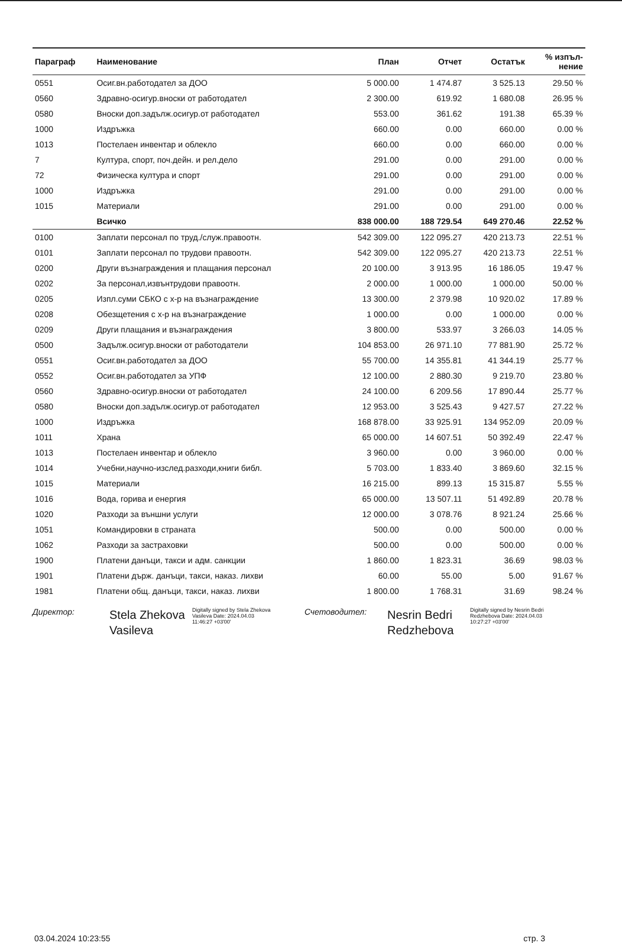| Параграф | Наименование | План | Отчет | Остатък | % изпъл- нение |
| --- | --- | --- | --- | --- | --- |
| 0551 | Осиг.вн.работодател за ДОО | 5 000.00 | 1 474.87 | 3 525.13 | 29.50 % |
| 0560 | Здравно-осигур.вноски от работодател | 2 300.00 | 619.92 | 1 680.08 | 26.95 % |
| 0580 | Вноски доп.задълж.осигур.от работодател | 553.00 | 361.62 | 191.38 | 65.39 % |
| 1000 | Издръжка | 660.00 | 0.00 | 660.00 | 0.00 % |
| 1013 | Постелаен инвентар и облекло | 660.00 | 0.00 | 660.00 | 0.00 % |
| 7 | Култура, спорт, поч.дейн. и рел.дело | 291.00 | 0.00 | 291.00 | 0.00 % |
| 72 | Физическа култура и спорт | 291.00 | 0.00 | 291.00 | 0.00 % |
| 1000 | Издръжка | 291.00 | 0.00 | 291.00 | 0.00 % |
| 1015 | Материали | 291.00 | 0.00 | 291.00 | 0.00 % |
| | Всичко | 838 000.00 | 188 729.54 | 649 270.46 | 22.52 % |
| 0100 | Заплати персонал по труд./служ.правоотн. | 542 309.00 | 122 095.27 | 420 213.73 | 22.51 % |
| 0101 | Заплати персонал по трудови правоотн. | 542 309.00 | 122 095.27 | 420 213.73 | 22.51 % |
| 0200 | Други възнаграждения и плащания персонал | 20 100.00 | 3 913.95 | 16 186.05 | 19.47 % |
| 0202 | За персонал,извънтрудови правоотн. | 2 000.00 | 1 000.00 | 1 000.00 | 50.00 % |
| 0205 | Изпл.суми СБКО с х-р на възнаграждение | 13 300.00 | 2 379.98 | 10 920.02 | 17.89 % |
| 0208 | Обезщетения с х-р на възнаграждение | 1 000.00 | 0.00 | 1 000.00 | 0.00 % |
| 0209 | Други плащания и възнаграждения | 3 800.00 | 533.97 | 3 266.03 | 14.05 % |
| 0500 | Задълж.осигур.вноски от работодатели | 104 853.00 | 26 971.10 | 77 881.90 | 25.72 % |
| 0551 | Осиг.вн.работодател за ДОО | 55 700.00 | 14 355.81 | 41 344.19 | 25.77 % |
| 0552 | Осиг.вн.работодател за УПФ | 12 100.00 | 2 880.30 | 9 219.70 | 23.80 % |
| 0560 | Здравно-осигур.вноски от работодател | 24 100.00 | 6 209.56 | 17 890.44 | 25.77 % |
| 0580 | Вноски доп.задълж.осигур.от работодател | 12 953.00 | 3 525.43 | 9 427.57 | 27.22 % |
| 1000 | Издръжка | 168 878.00 | 33 925.91 | 134 952.09 | 20.09 % |
| 1011 | Храна | 65 000.00 | 14 607.51 | 50 392.49 | 22.47 % |
| 1013 | Постелаен инвентар и облекло | 3 960.00 | 0.00 | 3 960.00 | 0.00 % |
| 1014 | Учебни,научно-изслед.разходи,книги библ. | 5 703.00 | 1 833.40 | 3 869.60 | 32.15 % |
| 1015 | Материали | 16 215.00 | 899.13 | 15 315.87 | 5.55 % |
| 1016 | Вода, горива и енергия | 65 000.00 | 13 507.11 | 51 492.89 | 20.78 % |
| 1020 | Разходи за външни услуги | 12 000.00 | 3 078.76 | 8 921.24 | 25.66 % |
| 1051 | Командировки в страната | 500.00 | 0.00 | 500.00 | 0.00 % |
| 1062 | Разходи за застраховки | 500.00 | 0.00 | 500.00 | 0.00 % |
| 1900 | Платени данъци, такси и адм. санкции | 1 860.00 | 1 823.31 | 36.69 | 98.03 % |
| 1901 | Платени държ. данъци, такси, наказ. лихви | 60.00 | 55.00 | 5.00 | 91.67 % |
| 1981 | Платени общ. данъци, такси, наказ. лихви | 1 800.00 | 1 768.31 | 31.69 | 98.24 % |
Директор:
Stela Zhekova Vasileva
Digitally signed by Stela Zhekova Vasileva Date: 2024.04.03 11:46:27 +03'00'
Счетоводител:
Nesrin Bedri Redzhebova
Digitally signed by Nesrin Bedri Redzhebova Date: 2024.04.03 10:27:27 +03'00'
03.04.2024 10:23:55 стр. 3